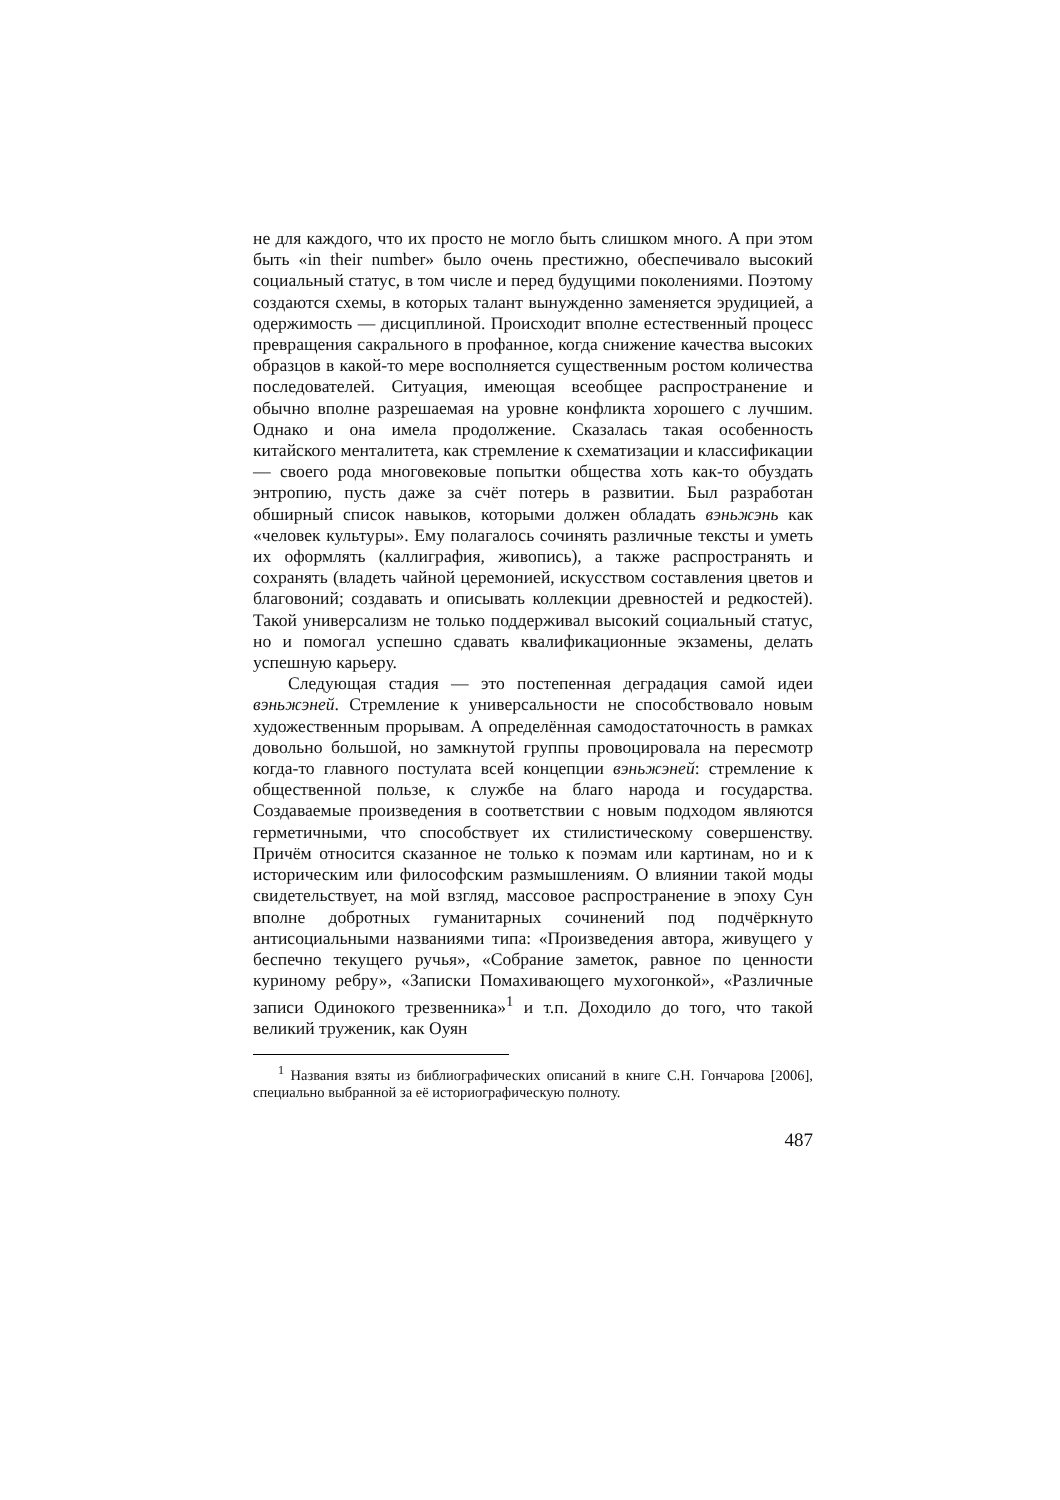не для каждого, что их просто не могло быть слишком много. А при этом быть «in their number» было очень престижно, обеспечивало высокий социальный статус, в том числе и перед будущими поколениями. Поэтому создаются схемы, в которых талант вынужденно заменяется эрудицией, а одержимость — дисциплиной. Происходит вполне естественный процесс превращения сакрального в профанное, когда снижение качества высоких образцов в какой-то мере восполняется существенным ростом количества последователей. Ситуация, имеющая всеобщее распространение и обычно вполне разрешаемая на уровне конфликта хорошего с лучшим. Однако и она имела продолжение. Сказалась такая особенность китайского менталитета, как стремление к схематизации и классификации — своего рода многовековые попытки общества хоть как-то обуздать энтропию, пусть даже за счёт потерь в развитии. Был разработан обширный список навыков, которыми должен обладать вэньжэнь как «человек культуры». Ему полагалось сочинять различные тексты и уметь их оформлять (каллиграфия, живопись), а также распространять и сохранять (владеть чайной церемонией, искусством составления цветов и благовоний; создавать и описывать коллекции древностей и редкостей). Такой универсализм не только поддерживал высокий социальный статус, но и помогал успешно сдавать квалификационные экзамены, делать успешную карьеру.
Следующая стадия — это постепенная деградация самой идеи вэньжэней. Стремление к универсальности не способствовало новым художественным прорывам. А определённая самодостаточность в рамках довольно большой, но замкнутой группы провоцировала на пересмотр когда-то главного постулата всей концепции вэньжэней: стремление к общественной пользе, к службе на благо народа и государства. Создаваемые произведения в соответствии с новым подходом являются герметичными, что способствует их стилистическому совершенству. Причём относится сказанное не только к поэмам или картинам, но и к историческим или философским размышлениям. О влиянии такой моды свидетельствует, на мой взгляд, массовое распространение в эпоху Сун вполне добротных гуманитарных сочинений под подчёркнуто антисоциальными названиями типа: «Произведения автора, живущего у беспечно текущего ручья», «Собрание заметок, равное по ценности куриному ребру», «Записки Помахивающего мухогонкой», «Различные записи Одинокого трезвенника»<sup>1</sup> и т.п. Доходило до того, что такой великий труженик, как Оуян
<sup>1</sup> Названия взяты из библиографических описаний в книге С.Н. Гончарова [2006], специально выбранной за её историографическую полноту.
487